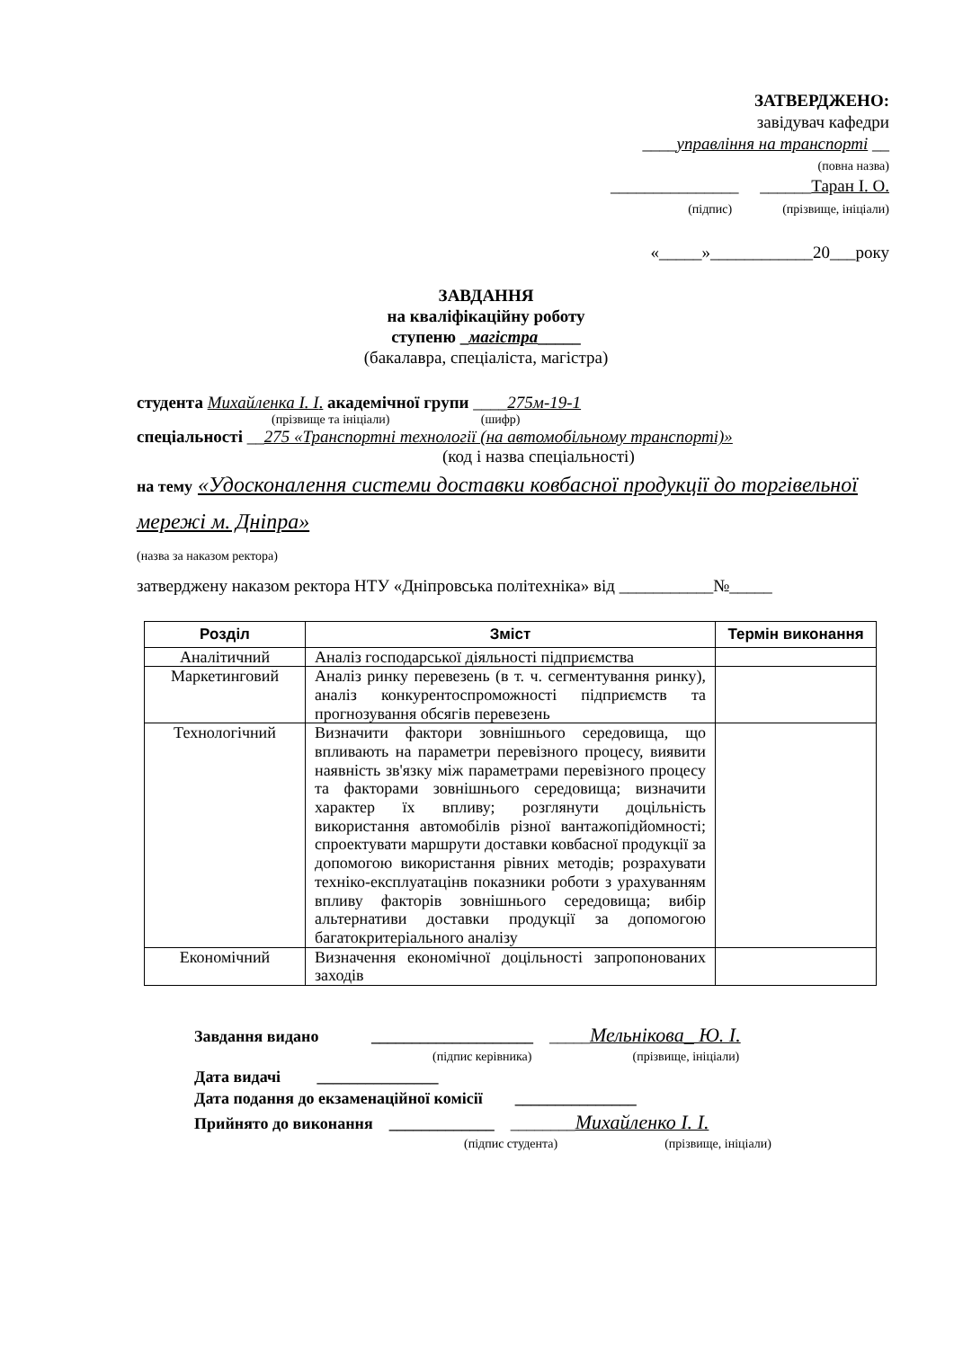ЗАТВЕРДЖЕНО:
завідувач кафедри
____управління на транспорті __
(повна назва)
_______________ ______Таран І. О.
(підпис) (прізвище, ініціали)
«_____»____________20___року
ЗАВДАННЯ
на кваліфікаційну роботу
ступеню _магістра_____
(бакалавра, спеціаліста, магістра)
студента Михайленка І. І. академічної групи ____275м-19-1
(прізвище та ініціали) (шифр)
спеціальності __275 «Транспортні технології (на автомобільному транспорті)»
(код і назва спеціальності)
на тему «Удосконалення системи доставки ковбасної продукції до торгівельної мережі м. Дніпра»
(назва за наказом ректора)
затверджену наказом ректора НТУ «Дніпровська політехніка» від ___________№_____
| Розділ | Зміст | Термін виконання |
| --- | --- | --- |
| Аналітичний | Аналіз господарської діяльності підприємства | |
| Маркетинговий | Аналіз ринку перевезень (в т. ч. сегментування ринку), аналіз конкурентоспроможності підприємств та прогнозування обсягів перевезень | |
| Технологічний | Визначити фактори зовнішнього середовища, що впливають на параметри перевізного процесу, виявити наявність зв'язку між параметрами перевізного процесу та факторами зовнішнього середовища; визначити характер їх впливу; розглянути доцільність використання автомобілів різної вантажопідйомності; спроектувати маршрути доставки ковбасної продукції за допомогою використання рівних методів; розрахувати техніко-експлуатацінв показники роботи з урахуванням впливу факторів зовнішнього середовища; вибір альтернативи доставки продукції за допомогою багатокритеріального аналізу | |
| Економічний | Визначення економічної доцільності запропонованих заходів | |
Завдання видано ____________________ _____Мельнікова_ Ю. І.
(підпис керівника) (прізвище, ініціали)
Дата видачі _______________
Дата подання до екзаменаційної комісії _______________
Прийнято до виконання _____________ ________Михайленко І. І.
(підпис студента) (прізвище, ініціали)